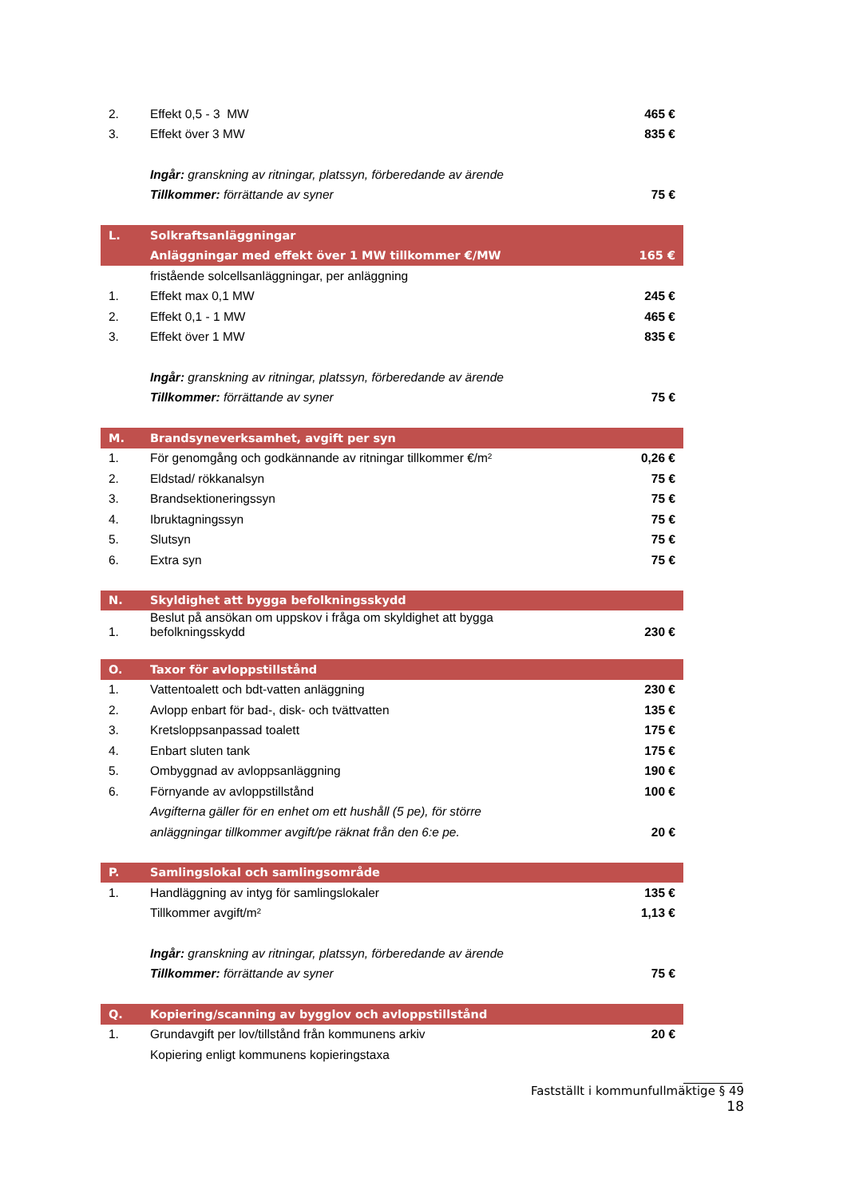| 2. | Effekt 0,5 - 3 MW | 465 € |
| 3. | Effekt över 3 MW | 835 € |
| | Ingår: granskning av ritningar, platssyn, förberedande av ärende | |
| | Tillkommer: förrättande av syner | 75 € |
| L. | Solkraftsanläggningar | |
| | Anläggningar med effekt över 1 MW tillkommer €/MW | 165 € |
| | fristående solcellsanläggningar, per anläggning | |
| 1. | Effekt max 0,1 MW | 245 € |
| 2. | Effekt 0,1 - 1 MW | 465 € |
| 3. | Effekt över 1 MW | 835 € |
| | Ingår: granskning av ritningar, platssyn, förberedande av ärende | |
| | Tillkommer: förrättande av syner | 75 € |
| M. | Brandsyneverksamhet, avgift per syn | |
| 1. | För genomgång och godkännande av ritningar tillkommer €/m² | 0,26 € |
| 2. | Eldstad/ rökkanalsyn | 75 € |
| 3. | Brandsektioneringssyn | 75 € |
| 4. | Ibruktagningssyn | 75 € |
| 5. | Slutsyn | 75 € |
| 6. | Extra syn | 75 € |
| N. | Skyldighet att bygga befolkningsskydd | |
| 1. | Beslut på ansökan om uppskov i fråga om skyldighet att bygga befolkningsskydd | 230 € |
| O. | Taxor för avloppstillstånd | |
| 1. | Vattentoalett och bdt-vatten anläggning | 230 € |
| 2. | Avlopp enbart för bad-, disk- och tvättvatten | 135 € |
| 3. | Kretsloppsanpassad toalett | 175 € |
| 4. | Enbart sluten tank | 175 € |
| 5. | Ombyggnad av avloppsanläggning | 190 € |
| 6. | Förnyande av avloppstillstånd | 100 € |
| | Avgifterna gäller för en enhet om ett hushåll (5 pe), för större | |
| | anläggningar tillkommer avgift/pe räknat från den 6:e pe. | 20 € |
| P. | Samlingslokal och samlingsområde | |
| 1. | Handläggning av intyg för samlingslokaler | 135 € |
| | Tillkommer avgift/m² | 1,13 € |
| | Ingår: granskning av ritningar, platssyn, förberedande av ärende | |
| | Tillkommer: förrättande av syner | 75 € |
| Q. | Kopiering/scanning av bygglov och avloppstillstånd | |
| 1. | Grundavgift per lov/tillstånd från kommunens arkiv | 20 € |
| | Kopiering enligt kommunens kopieringstaxa | |
Fastställt i kommunfullmäktige § 49
18